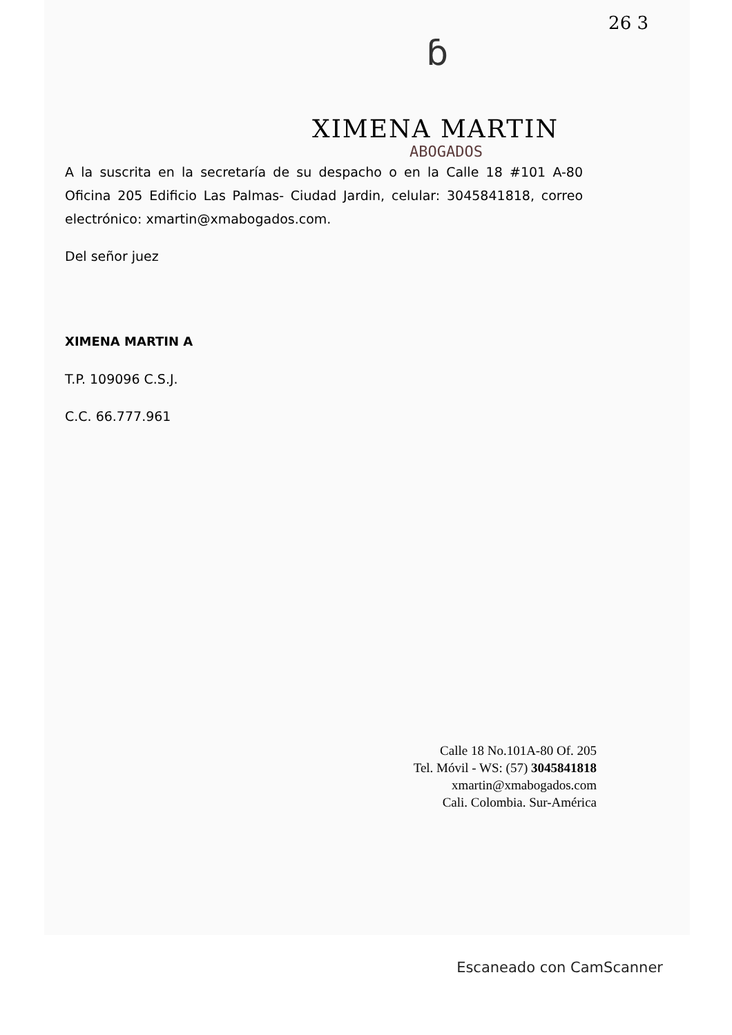26 3
ɓ
XIMENA MARTIN
ABOGADOS
A la suscrita en la secretaría de su despacho o en la Calle 18 #101 A-80 Oficina 205 Edificio Las Palmas- Ciudad Jardin, celular: 3045841818, correo electrónico: xmartin@xmabogados.com.
Del señor juez
XIMENA MARTIN A
T.P. 109096 C.S.J.
C.C. 66.777.961
Calle 18 No.101A-80 Of. 205
Tel. Móvil - WS: (57) 3045841818
xmartin@xmabogados.com
Cali. Colombia. Sur-América
Escaneado con CamScanner